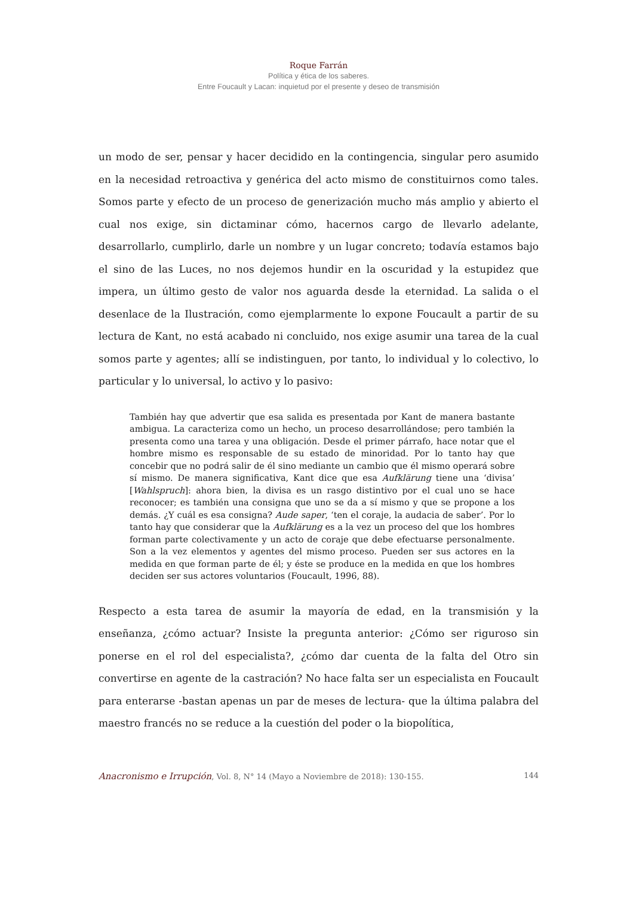Roque Farrán
Política y ética de los saberes.
Entre Foucault y Lacan: inquietud por el presente y deseo de transmisión
un modo de ser, pensar y hacer decidido en la contingencia, singular pero asumido en la necesidad retroactiva y genérica del acto mismo de constituirnos como tales. Somos parte y efecto de un proceso de generización mucho más amplio y abierto el cual nos exige, sin dictaminar cómo, hacernos cargo de llevarlo adelante, desarrollarlo, cumplirlo, darle un nombre y un lugar concreto; todavía estamos bajo el sino de las Luces, no nos dejemos hundir en la oscuridad y la estupidez que impera, un último gesto de valor nos aguarda desde la eternidad. La salida o el desenlace de la Ilustración, como ejemplarmente lo expone Foucault a partir de su lectura de Kant, no está acabado ni concluido, nos exige asumir una tarea de la cual somos parte y agentes; allí se indistinguen, por tanto, lo individual y lo colectivo, lo particular y lo universal, lo activo y lo pasivo:
También hay que advertir que esa salida es presentada por Kant de manera bastante ambigua. La caracteriza como un hecho, un proceso desarrollándose; pero también la presenta como una tarea y una obligación. Desde el primer párrafo, hace notar que el hombre mismo es responsable de su estado de minoridad. Por lo tanto hay que concebir que no podrá salir de él sino mediante un cambio que él mismo operará sobre sí mismo. De manera significativa, Kant dice que esa Aufklärung tiene una ‘divisa’ [Wahlspruch]: ahora bien, la divisa es un rasgo distintivo por el cual uno se hace reconocer; es también una consigna que uno se da a sí mismo y que se propone a los demás. ¿Y cuál es esa consigna? Aude saper, ‘ten el coraje, la audacia de saber’. Por lo tanto hay que considerar que la Aufklärung es a la vez un proceso del que los hombres forman parte colectivamente y un acto de coraje que debe efectuarse personalmente. Son a la vez elementos y agentes del mismo proceso. Pueden ser sus actores en la medida en que forman parte de él; y éste se produce en la medida en que los hombres deciden ser sus actores voluntarios (Foucault, 1996, 88).
Respecto a esta tarea de asumir la mayoría de edad, en la transmisión y la enseñanza, ¿cómo actuar? Insiste la pregunta anterior: ¿Cómo ser riguroso sin ponerse en el rol del especialista?, ¿cómo dar cuenta de la falta del Otro sin convertirse en agente de la castración? No hace falta ser un especialista en Foucault para enterarse -bastan apenas un par de meses de lectura- que la última palabra del maestro francés no se reduce a la cuestión del poder o la biopolítica,
Anacronismo e Irrupción, Vol. 8, N° 14 (Mayo a Noviembre de 2018): 130-155. 144